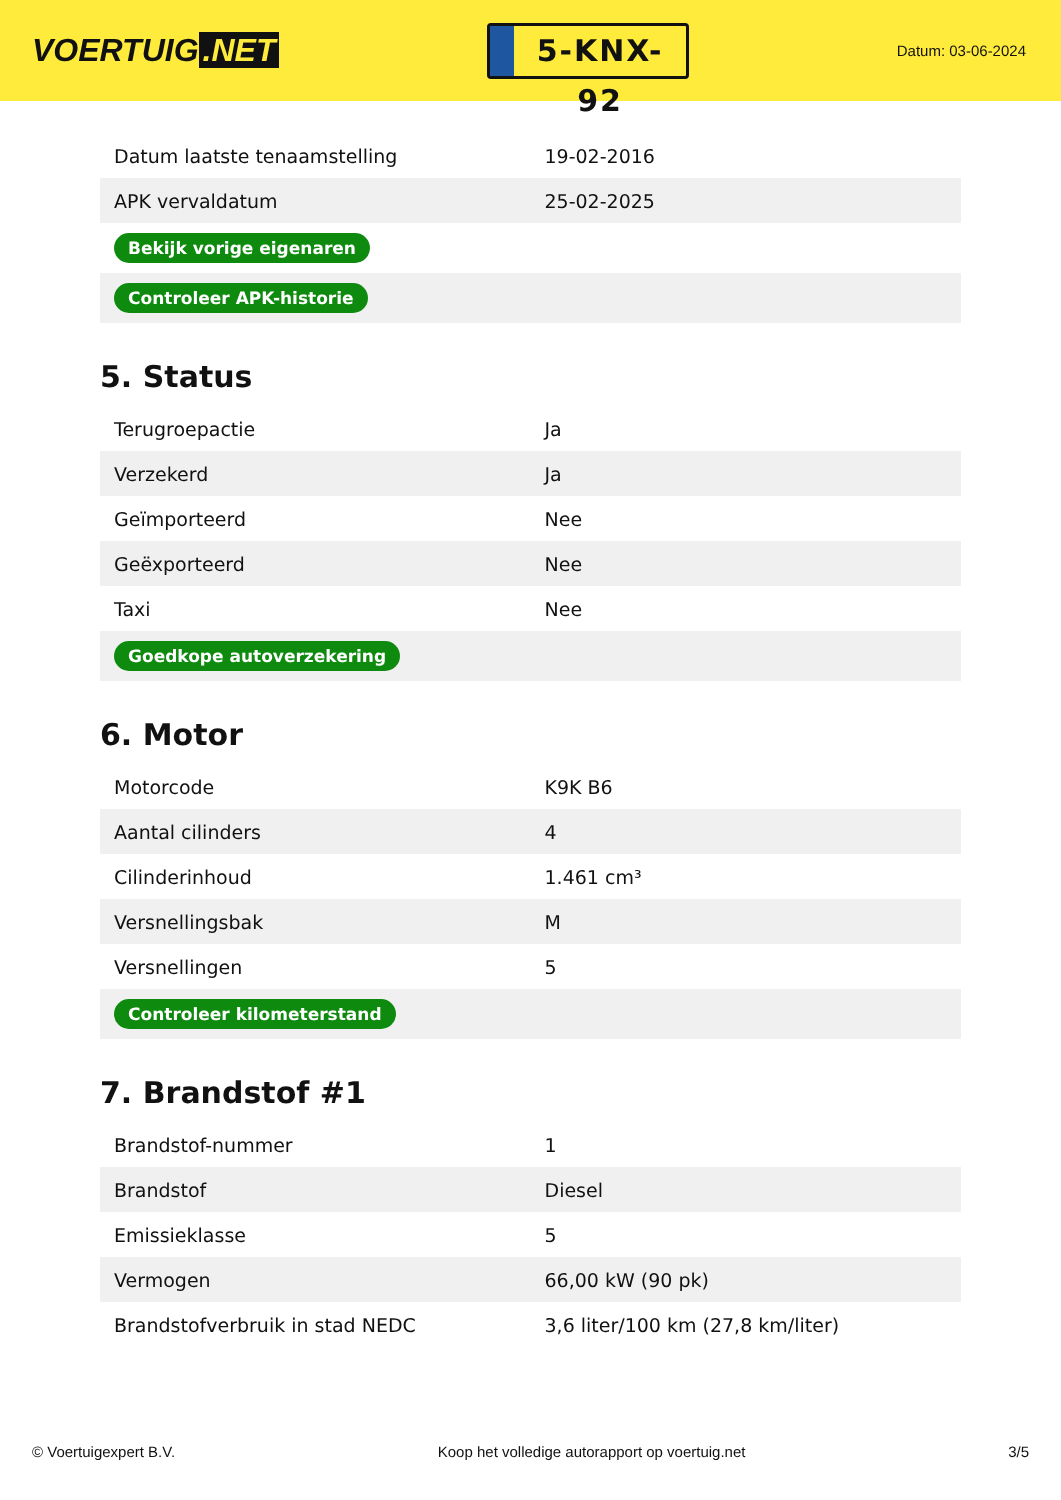VOERTUIG.NET
5-KNX-92
Datum: 03-06-2024
| Datum laatste tenaamstelling | 19-02-2016 |
| APK vervaldatum | 25-02-2025 |
| Bekijk vorige eigenaren | |
| Controleer APK-historie | |
5. Status
| Terugroepactie | Ja |
| Verzekerd | Ja |
| Geïmporteerd | Nee |
| Geëxporteerd | Nee |
| Taxi | Nee |
| Goedkope autoverzekering | |
6. Motor
| Motorcode | K9K B6 |
| Aantal cilinders | 4 |
| Cilinderinhoud | 1.461 cm³ |
| Versnellingsbak | M |
| Versnellingen | 5 |
| Controleer kilometerstand | |
7. Brandstof #1
| Brandstof-nummer | 1 |
| Brandstof | Diesel |
| Emissieklasse | 5 |
| Vermogen | 66,00 kW (90 pk) |
| Brandstofverbruik in stad NEDC | 3,6 liter/100 km (27,8 km/liter) |
© Voertuigexpert B.V. Koop het volledige autorapport op voertuig.net 3/5